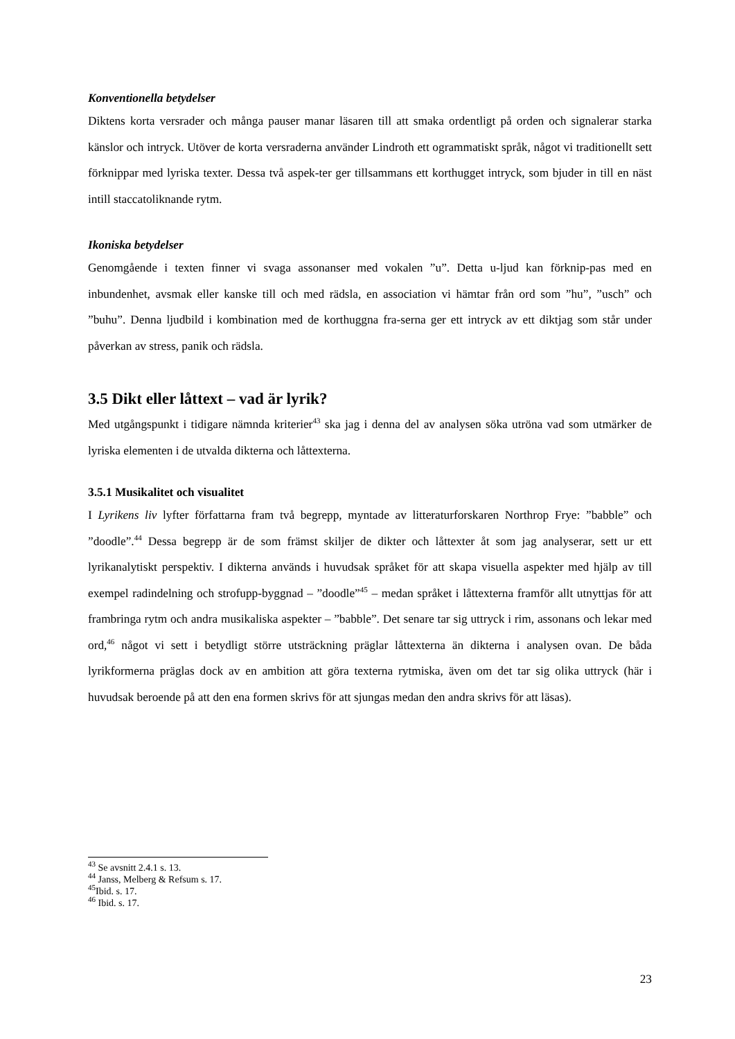Konventionella betydelser
Diktens korta versrader och många pauser manar läsaren till att smaka ordentligt på orden och signalerar starka känslor och intryck. Utöver de korta versraderna använder Lindroth ett ogrammatiskt språk, något vi traditionellt sett förknippar med lyriska texter. Dessa två aspek-ter ger tillsammans ett korthugget intryck, som bjuder in till en näst intill staccatoliknande rytm.
Ikoniska betydelser
Genomgående i texten finner vi svaga assonanser med vokalen ”u”. Detta u-ljud kan förknip-pas med en inbundenhet, avsmak eller kanske till och med rädsla, en association vi hämtar från ord som ”hu”, ”usch” och ”buhu”. Denna ljudbild i kombination med de korthuggna fra-serna ger ett intryck av ett diktjag som står under påverkan av stress, panik och rädsla.
3.5 Dikt eller låttext – vad är lyrik?
Med utgångspunkt i tidigare nämnda kriterier<sup>43</sup> ska jag i denna del av analysen söka utröna vad som utmärker de lyriska elementen i de utvalda dikterna och låttexterna.
3.5.1 Musikalitet och visualitet
I Lyrikens liv lyfter författarna fram två begrepp, myntade av litteraturforskaren Northrop Frye: ”babble” och ”doodle”.<sup>44</sup> Dessa begrepp är de som främst skiljer de dikter och låttexter åt som jag analyserar, sett ur ett lyrikanalytiskt perspektiv. I dikterna används i huvudsak språket för att skapa visuella aspekter med hjälp av till exempel radindelning och strofupp-byggnad – ”doodle”<sup>45</sup> – medan språket i låttexterna framför allt utnyttjas för att frambringa rytm och andra musikaliska aspekter – ”babble”. Det senare tar sig uttryck i rim, assonans och lekar med ord,<sup>46</sup> något vi sett i betydligt större utsträckning präglar låttexterna än dikterna i analysen ovan. De båda lyrikformerna präglas dock av en ambition att göra texterna rytmiska, även om det tar sig olika uttryck (här i huvudsak beroende på att den ena formen skrivs för att sjungas medan den andra skrivs för att läsas).
<sup>43</sup> Se avsnitt 2.4.1 s. 13.
<sup>44</sup> Janss, Melberg & Refsum s. 17.
<sup>45</sup> Ibid. s. 17.
<sup>46</sup> Ibid. s. 17.
23